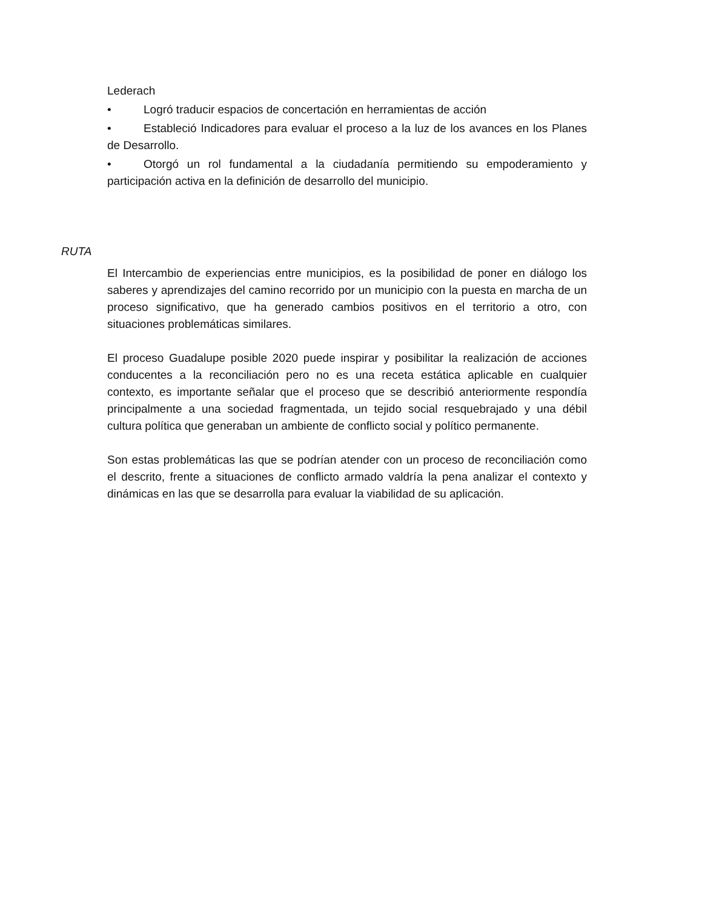Lederach
• Logró traducir espacios de concertación en herramientas de acción
• Estableció Indicadores para evaluar el proceso a la luz de los avances en los Planes de Desarrollo.
• Otorgó un rol fundamental a la ciudadanía permitiendo su empoderamiento y participación activa en la definición de desarrollo del municipio.
RUTA
El Intercambio de experiencias entre municipios, es la posibilidad de poner en diálogo los saberes y aprendizajes del camino recorrido por un municipio con la puesta en marcha de un proceso significativo, que ha generado cambios positivos en el territorio a otro, con situaciones problemáticas similares.
El proceso Guadalupe posible 2020 puede inspirar y posibilitar la realización de acciones conducentes a la reconciliación pero no es una receta estática aplicable en cualquier contexto, es importante señalar que el proceso que se describió anteriormente respondía principalmente a una sociedad fragmentada, un tejido social resquebrajado y una débil cultura política que generaban un ambiente de conflicto social y político permanente.
Son estas problemáticas las que se podrían atender con un proceso de reconciliación como el descrito, frente a situaciones de conflicto armado valdría la pena analizar el contexto y dinámicas en las que se desarrolla para evaluar la viabilidad de su aplicación.